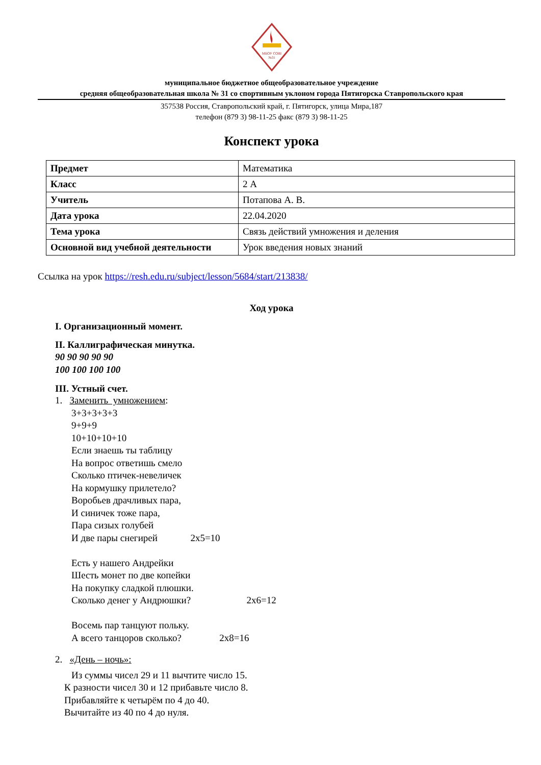МБОУ СОШ
№31
муниципальное бюджетное общеобразовательное учреждение
средняя общеобразовательная школа № 31 со спортивным уклоном города Пятигорска Ставропольского края
357538 Россия, Ставропольский край, г. Пятигорск, улица Мира,187
телефон (879 3) 98-11-25 факс (879 3) 98-11-25
Конспект урока
| Предмет | Математика |
| Класс | 2 А |
| Учитель | Потапова А. В. |
| Дата урока | 22.04.2020 |
| Тема урока | Связь действий умножения и деления |
| Основной вид учебной деятельности | Урок введения новых знаний |
Ссылка на урок https://resh.edu.ru/subject/lesson/5684/start/213838/
Ход урока
I. Организационный момент.
II. Каллиграфическая минутка.
90 90 90 90 90
100 100 100 100
III. Устный счет.
1. Заменить умножением:
3+3+3+3+3
9+9+9
10+10+10+10
Если знаешь ты таблицу
На вопрос ответишь смело
Сколько птичек-невеличек
На кормушку прилетело?
Воробьев драчливых пара,
И синичек тоже пара,
Пара сизых голубей
И две пары снегирей 2х5=10
Есть у нашего Андрейки
Шесть монет по две копейки
На покупку сладкой плюшки.
Сколько денег у Андрюшки? 2х6=12
Восемь пар танцуют польку.
А всего танцоров сколько? 2х8=16
2. «День – ночь»:
Из суммы чисел 29 и 11 вычтите число 15.
К разности чисел 30 и 12 прибавьте число 8.
Прибавляйте к четырём по 4 до 40.
Вычитайте из 40 по 4 до нуля.